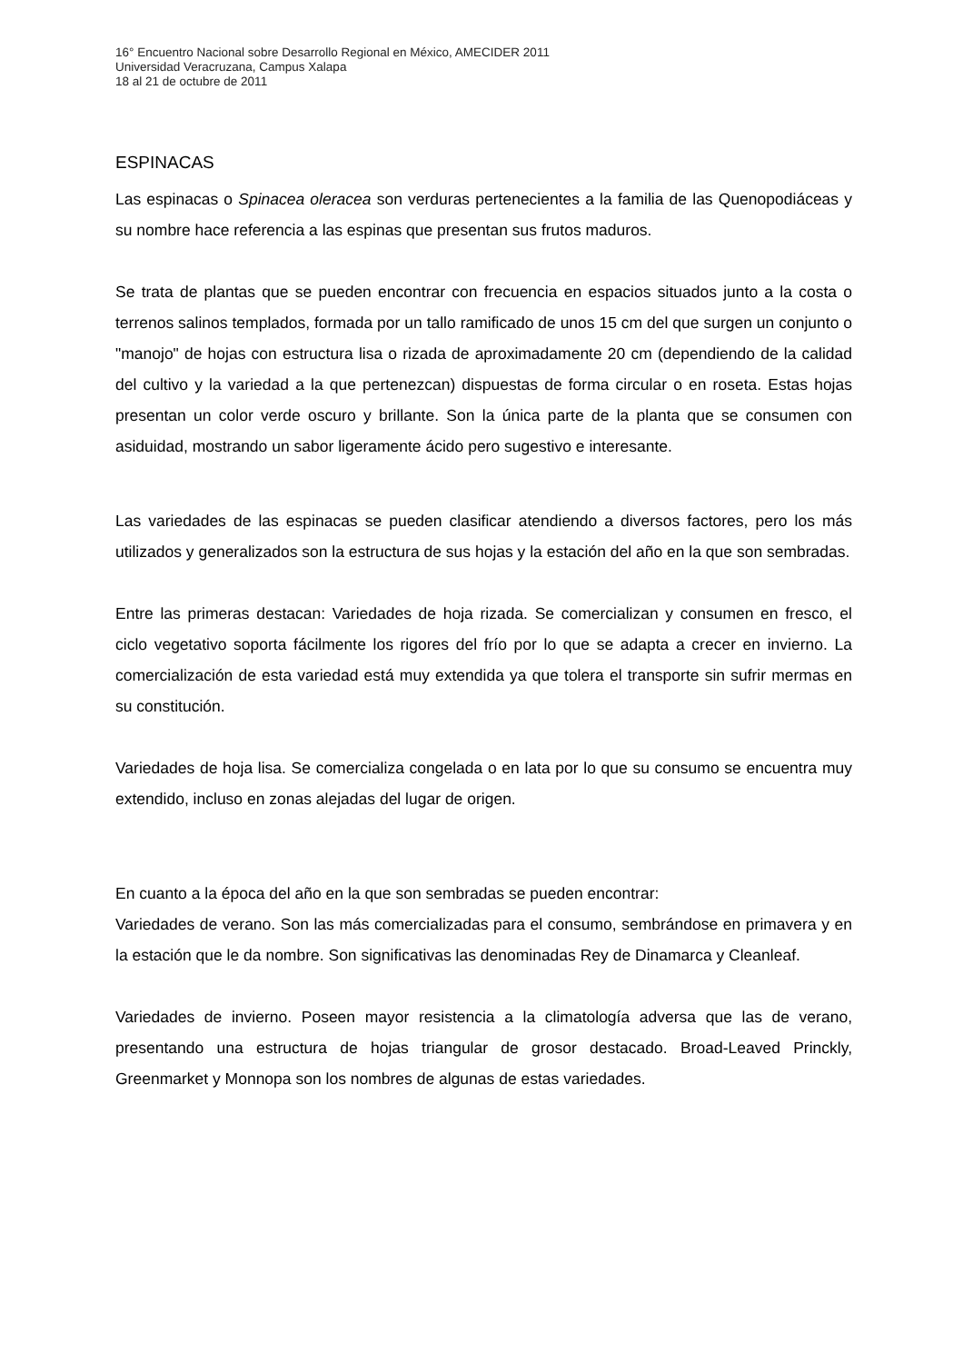16° Encuentro Nacional sobre Desarrollo Regional en México, AMECIDER 2011
Universidad Veracruzana, Campus Xalapa
18 al 21 de octubre de 2011
ESPINACAS
Las espinacas o Spinacea oleracea son verduras pertenecientes a la familia de las Quenopodiáceas y su nombre hace referencia a las espinas que presentan sus frutos maduros.
Se trata de plantas que se pueden encontrar con frecuencia en espacios situados junto a la costa o terrenos salinos templados, formada por un tallo ramificado de unos 15 cm del que surgen un conjunto o "manojo" de hojas con estructura lisa o rizada de aproximadamente 20 cm (dependiendo de la calidad del cultivo y la variedad a la que pertenezcan) dispuestas de forma circular o en roseta. Estas hojas presentan un color verde oscuro y brillante. Son la única parte de la planta que se consumen con asiduidad, mostrando un sabor ligeramente ácido pero sugestivo e interesante.
Las variedades de las espinacas se pueden clasificar atendiendo a diversos factores, pero los más utilizados y generalizados son la estructura de sus hojas y la estación del año en la que son sembradas.
Entre las primeras destacan: Variedades de hoja rizada. Se comercializan y consumen en fresco, el ciclo vegetativo soporta fácilmente los rigores del frío por lo que se adapta a crecer en invierno. La comercialización de esta variedad está muy extendida ya que tolera el transporte sin sufrir mermas en su constitución.
Variedades de hoja lisa. Se comercializa congelada o en lata por lo que su consumo se encuentra muy extendido, incluso en zonas alejadas del lugar de origen.
En cuanto a la época del año en la que son sembradas se pueden encontrar:
Variedades de verano. Son las más comercializadas para el consumo, sembrándose en primavera y en la estación que le da nombre. Son significativas las denominadas Rey de Dinamarca y Cleanleaf.
Variedades de invierno. Poseen mayor resistencia a la climatología adversa que las de verano, presentando una estructura de hojas triangular de grosor destacado. Broad-Leaved Princkly, Greenmarket y Monnopa son los nombres de algunas de estas variedades.